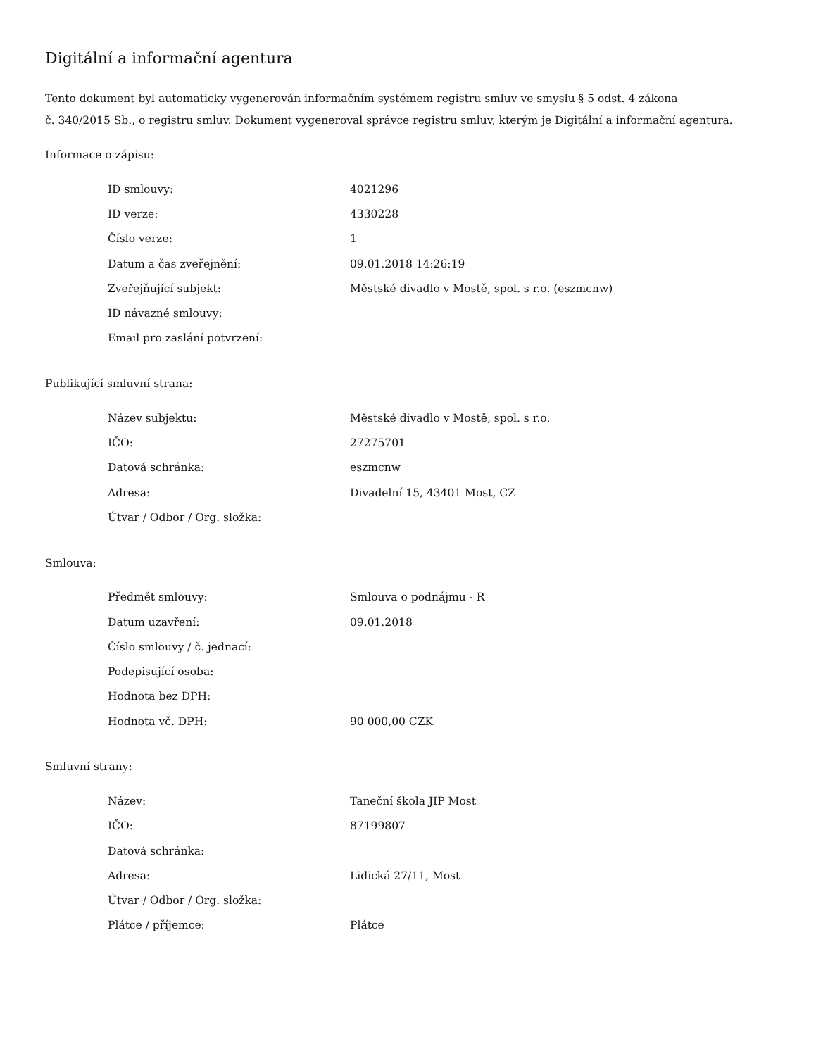Digitální a informační agentura
Tento dokument byl automaticky vygenerován informačním systémem registru smluv ve smyslu § 5 odst. 4 zákona
č. 340/2015 Sb., o registru smluv. Dokument vygeneroval správce registru smluv, kterým je Digitální a informační agentura.
Informace o zápisu:
| ID smlouvy: | 4021296 |
| ID verze: | 4330228 |
| Číslo verze: | 1 |
| Datum a čas zveřejnění: | 09.01.2018 14:26:19 |
| Zveřejňující subjekt: | Městské divadlo v Mostě, spol. s r.o. (eszmcnw) |
| ID návazné smlouvy: | |
| Email pro zaslání potvrzení: | |
Publikující smluvní strana:
| Název subjektu: | Městské divadlo v Mostě, spol. s r.o. |
| IČO: | 27275701 |
| Datová schránka: | eszmcnw |
| Adresa: | Divadelní 15, 43401 Most, CZ |
| Útvar / Odbor / Org. složka: | |
Smlouva:
| Předmět smlouvy: | Smlouva o podnájmu - R |
| Datum uzavření: | 09.01.2018 |
| Číslo smlouvy / č. jednací: | |
| Podepisující osoba: | |
| Hodnota bez DPH: | |
| Hodnota vč. DPH: | 90 000,00 CZK |
Smluvní strany:
| Název: | Taneční škola JIP Most |
| IČO: | 87199807 |
| Datová schránka: | |
| Adresa: | Lidická 27/11, Most |
| Útvar / Odbor / Org. složka: | |
| Plátce / příjemce: | Plátce |